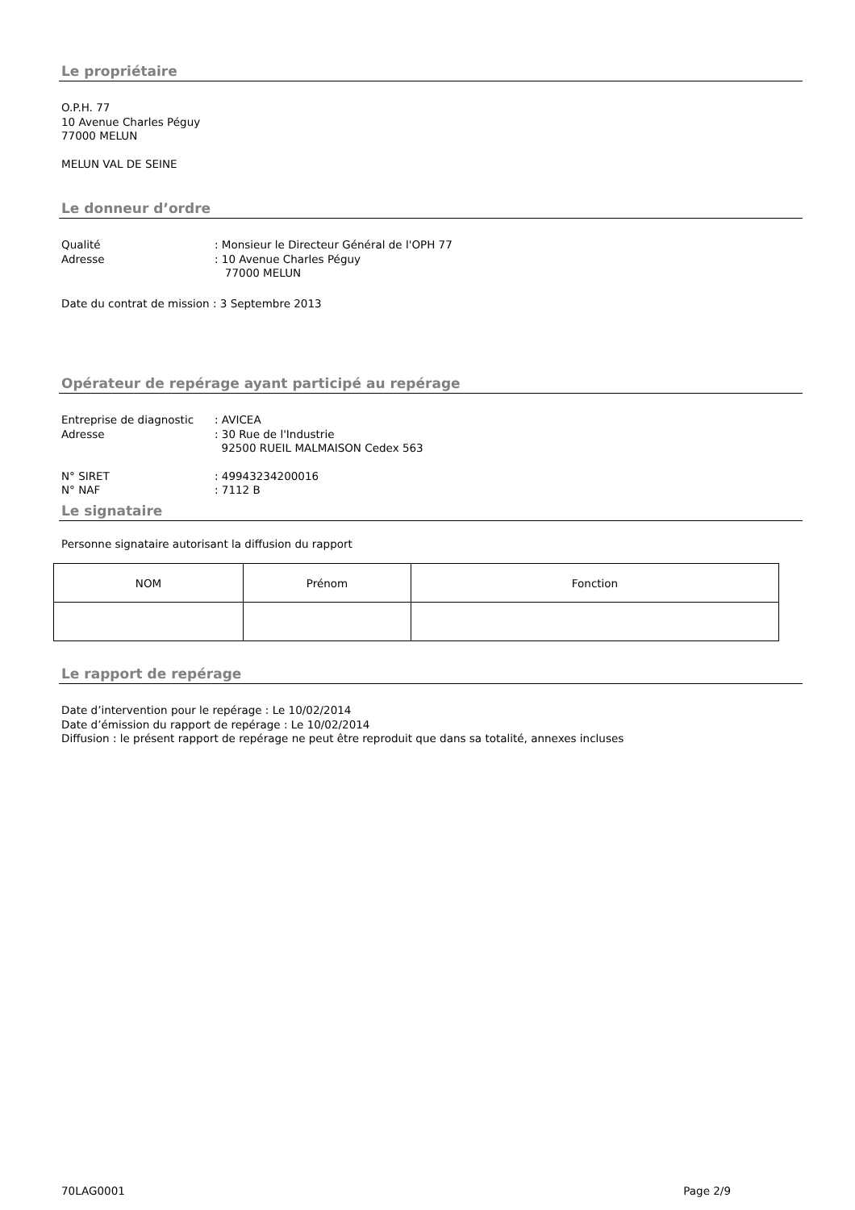Le propriétaire
O.P.H. 77
10 Avenue Charles Péguy
77000 MELUN
MELUN VAL DE SEINE
Le donneur d’ordre
Qualité: Monsieur le Directeur Général de l'OPH 77
Adresse: 10 Avenue Charles Péguy
77000 MELUN
Date du contrat de mission : 3 Septembre 2013
Opérateur de repérage ayant participé au repérage
Entreprise de diagnostic: AVICEA
Adresse: 30 Rue de l'Industrie
92500 RUEIL MALMAISON Cedex 563
N° SIRET: 49943234200016
N° NAF: 7112 B
Le signataire
Personne signataire autorisant la diffusion du rapport
| NOM | Prénom | Fonction |
Le rapport de repérage
Date d’intervention pour le repérage : Le 10/02/2014
Date d’émission du rapport de repérage : Le 10/02/2014
Diffusion : le présent rapport de repérage ne peut être reproduit que dans sa totalité, annexes incluses
70LAG0001 Page 2/9